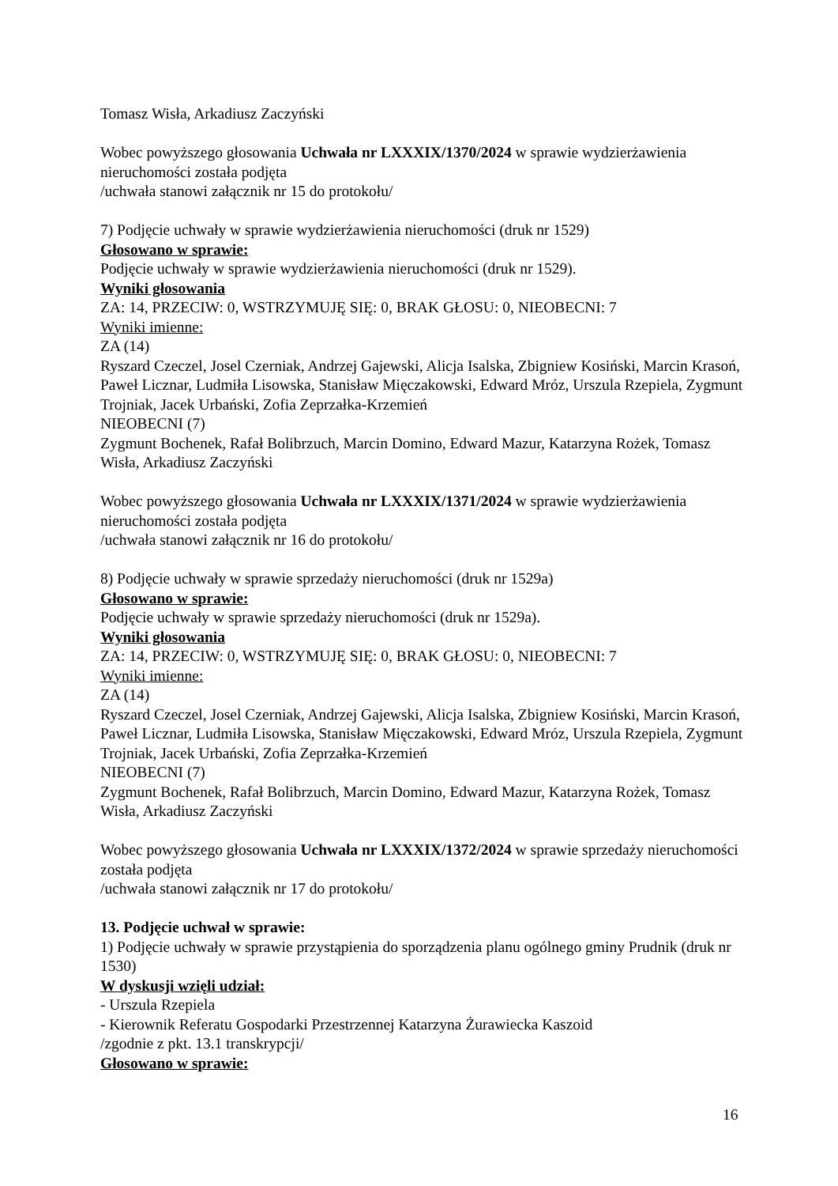Tomasz Wisła, Arkadiusz Zaczyński
Wobec powyższego głosowania Uchwała nr LXXXIX/1370/2024 w sprawie wydzierżawienia nieruchomości została podjęta
/uchwała stanowi załącznik nr 15 do protokołu/
7) Podjęcie uchwały w sprawie wydzierżawienia nieruchomości (druk nr 1529)
Głosowano w sprawie:
Podjęcie uchwały w sprawie wydzierżawienia nieruchomości (druk nr 1529).
Wyniki głosowania
ZA: 14, PRZECIW: 0, WSTRZYMUJĘ SIĘ: 0, BRAK GŁOSU: 0, NIEOBECNI: 7
Wyniki imienne:
ZA (14)
Ryszard Czeczel, Josel Czerniak, Andrzej Gajewski, Alicja Isalska, Zbigniew Kosiński, Marcin Krasoń, Paweł Licznar, Ludmiła Lisowska, Stanisław Mięczakowski, Edward Mróz, Urszula Rzepiela, Zygmunt Trojniak, Jacek Urbański, Zofia Zeprzałka-Krzemień
NIEOBECNI (7)
Zygmunt Bochenek, Rafał Bolibrzuch, Marcin Domino, Edward Mazur, Katarzyna Rożek, Tomasz Wisła, Arkadiusz Zaczyński
Wobec powyższego głosowania Uchwała nr LXXXIX/1371/2024 w sprawie wydzierżawienia nieruchomości została podjęta
/uchwała stanowi załącznik nr 16 do protokołu/
8) Podjęcie uchwały w sprawie sprzedaży nieruchomości (druk nr 1529a)
Głosowano w sprawie:
Podjęcie uchwały w sprawie sprzedaży nieruchomości (druk nr 1529a).
Wyniki głosowania
ZA: 14, PRZECIW: 0, WSTRZYMUJĘ SIĘ: 0, BRAK GŁOSU: 0, NIEOBECNI: 7
Wyniki imienne:
ZA (14)
Ryszard Czeczel, Josel Czerniak, Andrzej Gajewski, Alicja Isalska, Zbigniew Kosiński, Marcin Krasoń, Paweł Licznar, Ludmiła Lisowska, Stanisław Mięczakowski, Edward Mróz, Urszula Rzepiela, Zygmunt Trojniak, Jacek Urbański, Zofia Zeprzałka-Krzemień
NIEOBECNI (7)
Zygmunt Bochenek, Rafał Bolibrzuch, Marcin Domino, Edward Mazur, Katarzyna Rożek, Tomasz Wisła, Arkadiusz Zaczyński
Wobec powyższego głosowania Uchwała nr LXXXIX/1372/2024 w sprawie sprzedaży nieruchomości została podjęta
/uchwała stanowi załącznik nr 17 do protokołu/
13. Podjęcie uchwał w sprawie:
1) Podjęcie uchwały w sprawie przystąpienia do sporządzenia planu ogólnego gminy Prudnik (druk nr 1530)
W dyskusji wzięli udział:
- Urszula Rzepiela
- Kierownik Referatu Gospodarki Przestrzennej Katarzyna Żurawiecka Kaszoid
/zgodnie z pkt. 13.1 transkrypcji/
Głosowano w sprawie:
16